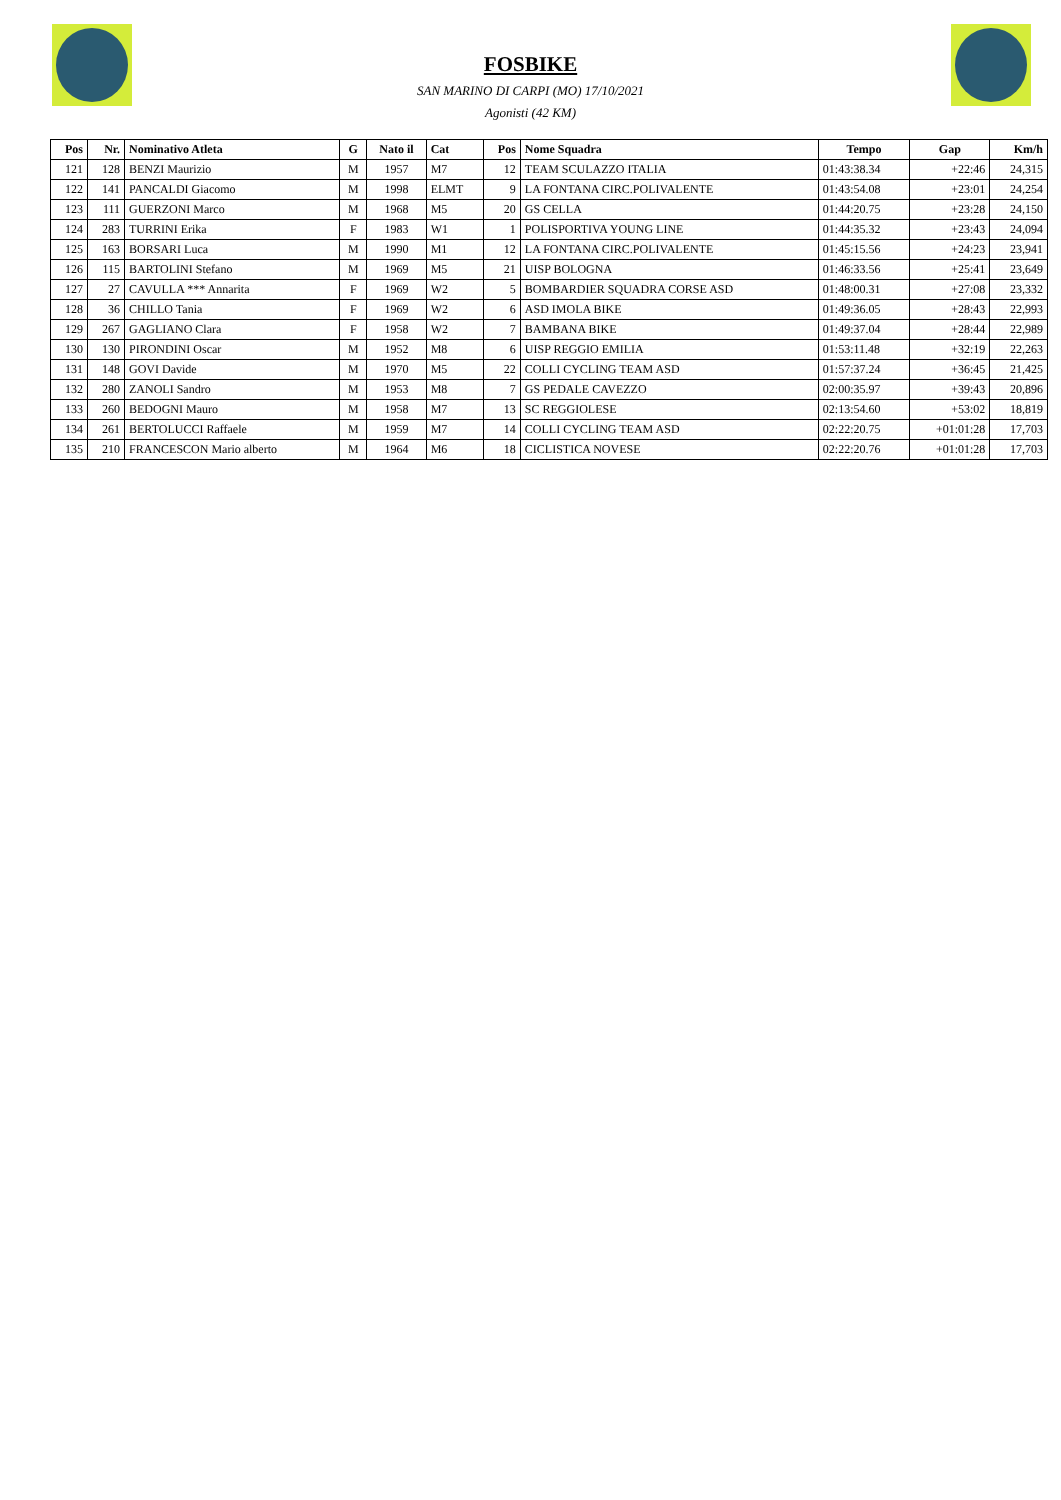FOSBIKE
SAN MARINO DI CARPI (MO) 17/10/2021
Agonisti (42 KM)
| Pos | Nr. | Nominativo Atleta | G | Nato il | Cat | Pos | Nome Squadra | Tempo | Gap | Km/h |
| --- | --- | --- | --- | --- | --- | --- | --- | --- | --- | --- |
| 121 | 128 | BENZI Maurizio | M | 1957 | M7 | 12 | TEAM SCULAZZO ITALIA | 01:43:38.34 | +22:46 | 24,315 |
| 122 | 141 | PANCALDI Giacomo | M | 1998 | ELMT | 9 | LA FONTANA CIRC.POLIVALENTE | 01:43:54.08 | +23:01 | 24,254 |
| 123 | 111 | GUERZONI Marco | M | 1968 | M5 | 20 | GS CELLA | 01:44:20.75 | +23:28 | 24,150 |
| 124 | 283 | TURRINI Erika | F | 1983 | W1 | 1 | POLISPORTIVA YOUNG LINE | 01:44:35.32 | +23:43 | 24,094 |
| 125 | 163 | BORSARI Luca | M | 1990 | M1 | 12 | LA FONTANA CIRC.POLIVALENTE | 01:45:15.56 | +24:23 | 23,941 |
| 126 | 115 | BARTOLINI Stefano | M | 1969 | M5 | 21 | UISP BOLOGNA | 01:46:33.56 | +25:41 | 23,649 |
| 127 | 27 | CAVULLA *** Annarita | F | 1969 | W2 | 5 | BOMBARDIER SQUADRA CORSE ASD | 01:48:00.31 | +27:08 | 23,332 |
| 128 | 36 | CHILLO Tania | F | 1969 | W2 | 6 | ASD IMOLA BIKE | 01:49:36.05 | +28:43 | 22,993 |
| 129 | 267 | GAGLIANO Clara | F | 1958 | W2 | 7 | BAMBANA BIKE | 01:49:37.04 | +28:44 | 22,989 |
| 130 | 130 | PIRONDINI Oscar | M | 1952 | M8 | 6 | UISP REGGIO EMILIA | 01:53:11.48 | +32:19 | 22,263 |
| 131 | 148 | GOVI Davide | M | 1970 | M5 | 22 | COLLI CYCLING TEAM ASD | 01:57:37.24 | +36:45 | 21,425 |
| 132 | 280 | ZANOLI Sandro | M | 1953 | M8 | 7 | GS PEDALE CAVEZZO | 02:00:35.97 | +39:43 | 20,896 |
| 133 | 260 | BEDOGNI Mauro | M | 1958 | M7 | 13 | SC REGGIOLESE | 02:13:54.60 | +53:02 | 18,819 |
| 134 | 261 | BERTOLUCCI Raffaele | M | 1959 | M7 | 14 | COLLI CYCLING TEAM ASD | 02:22:20.75 | +01:01:28 | 17,703 |
| 135 | 210 | FRANCESCON Mario alberto | M | 1964 | M6 | 18 | CICLISTICA NOVESE | 02:22:20.76 | +01:01:28 | 17,703 |